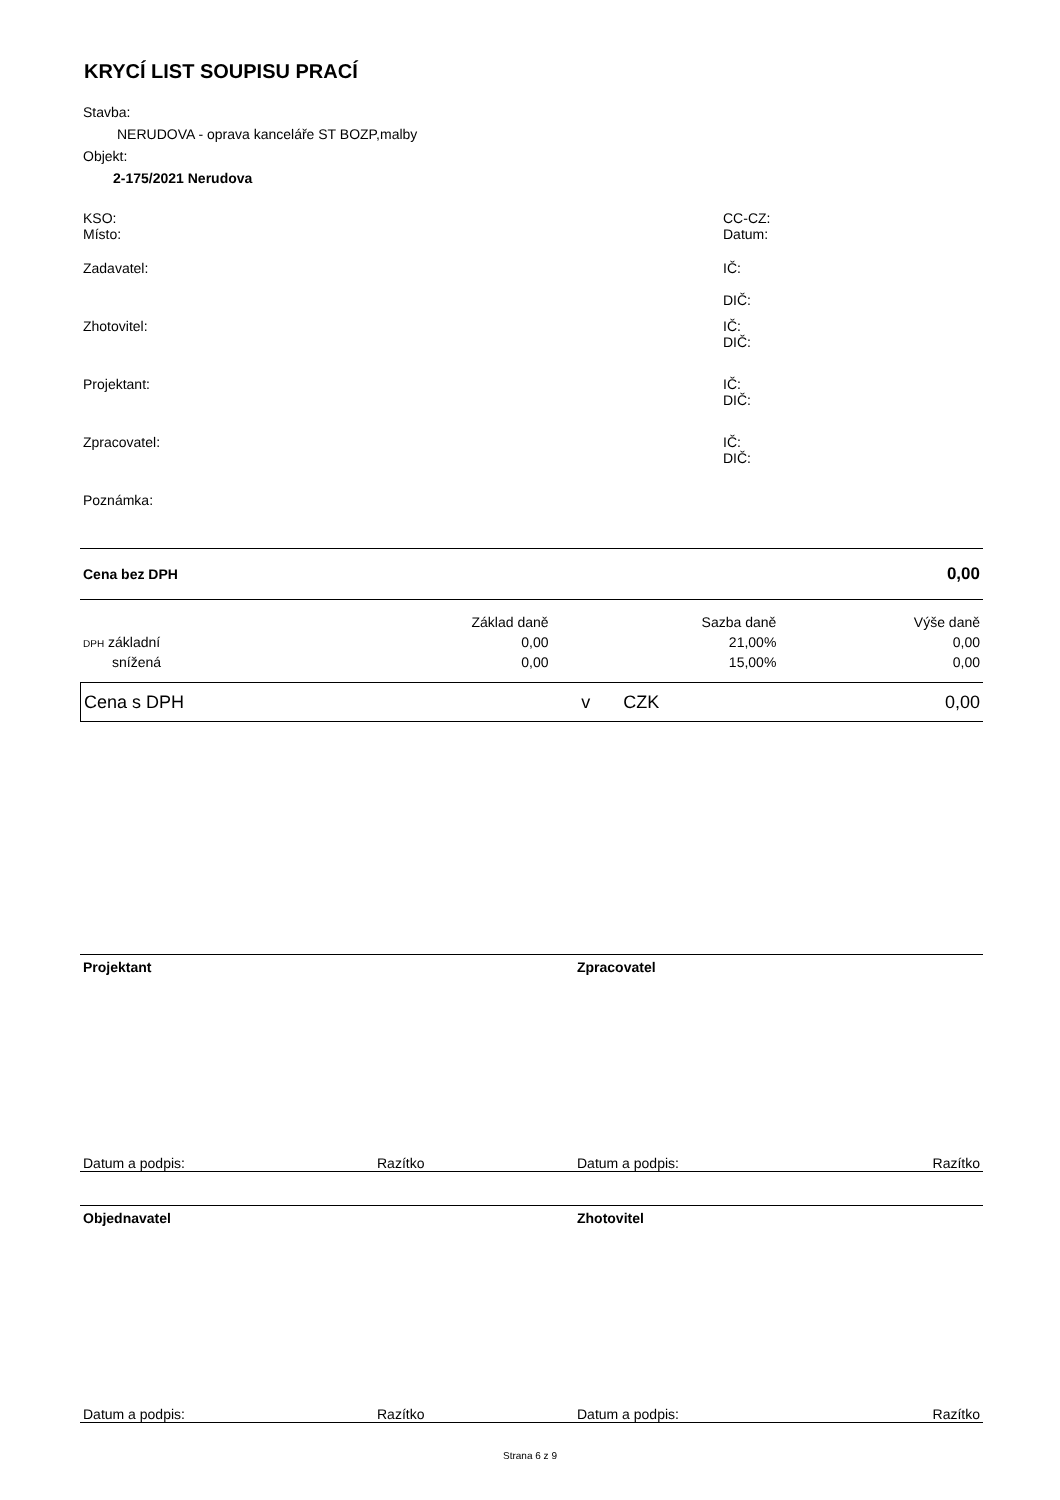KRYCÍ LIST SOUPISU PRACÍ
Stavba:
NERUDOVA - oprava kanceláře ST BOZP,malby
Objekt:
2-175/2021 Nerudova
KSO:
Místo:
CC-CZ:
Datum:
Zadavatel: IČ:
DIČ:
Zhotovitel: IČ:
DIČ:
Projektant: IČ:
DIČ:
Zpracovatel: IČ:
DIČ:
Poznámka:
Cena bez DPH
0,00
| | Základ daně | Sazba daně | Výše daně |
| --- | --- | --- | --- |
| DPH základní | 0,00 | 21,00% | 0,00 |
| snížená | 0,00 | 15,00% | 0,00 |
| Cena s DPH | v | CZK | 0,00 |
Projektant Zpracovatel
Datum a podpis: Razítko Datum a podpis: Razítko
Objednavatel Zhotovitel
Datum a podpis: Razítko Datum a podpis: Razítko
Strana 6 z 9